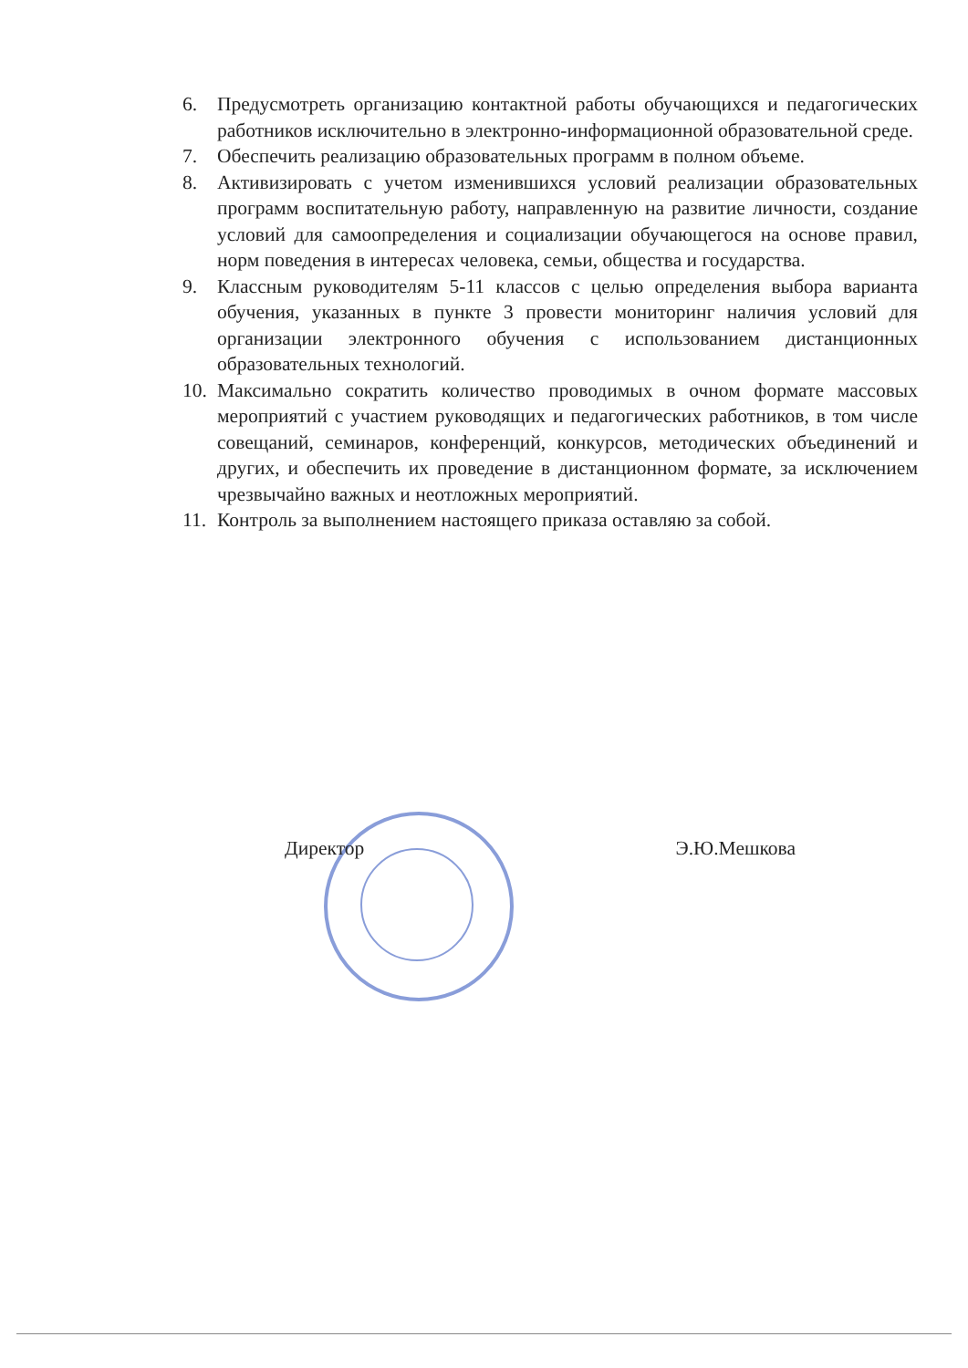6. Предусмотреть организацию контактной работы обучающихся и педагогических работников исключительно в электронно-информационной образовательной среде.
7. Обеспечить реализацию образовательных программ в полном объеме.
8. Активизировать с учетом изменившихся условий реализации образовательных программ воспитательную работу, направленную на развитие личности, создание условий для самоопределения и социализации обучающегося на основе правил, норм поведения в интересах человека, семьи, общества и государства.
9. Классным руководителям 5-11 классов с целью определения выбора варианта обучения, указанных в пункте 3 провести мониторинг наличия условий для организации электронного обучения с использованием дистанционных образовательных технологий.
10. Максимально сократить количество проводимых в очном формате массовых мероприятий с участием руководящих и педагогических работников, в том числе совещаний, семинаров, конференций, конкурсов, методических объединений и других, и обеспечить их проведение в дистанционном формате, за исключением чрезвычайно важных и неотложных мероприятий.
11. Контроль за выполнением настоящего приказа оставляю за собой.
Директор Э.Ю.Мешкова